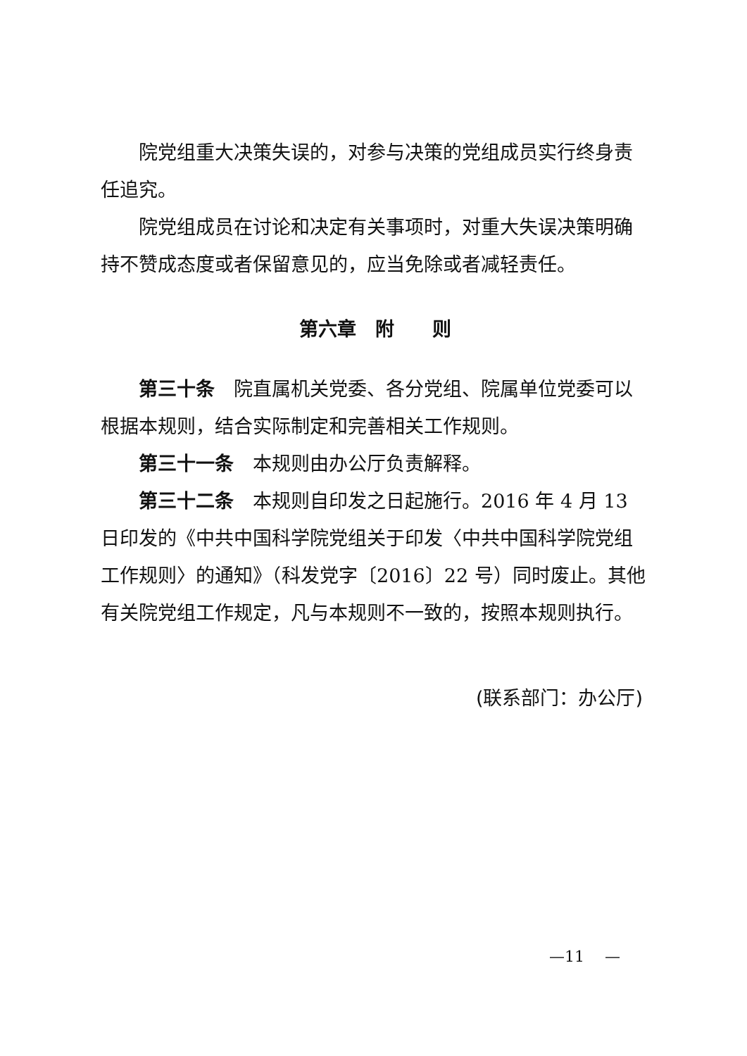院党组重大决策失误的，对参与决策的党组成员实行终身责任追究。
院党组成员在讨论和决定有关事项时，对重大失误决策明确持不赞成态度或者保留意见的，应当免除或者减轻责任。
第六章　附　　则
第三十条　院直属机关党委、各分党组、院属单位党委可以根据本规则，结合实际制定和完善相关工作规则。
第三十一条　本规则由办公厅负责解释。
第三十二条　本规则自印发之日起施行。2016 年 4 月 13 日印发的《中共中国科学院党组关于印发〈中共中国科学院党组工作规则〉的通知》（科发党字〔2016〕22 号）同时废止。其他有关院党组工作规定，凡与本规则不一致的，按照本规则执行。
(联系部门：办公厅)
—11　 —